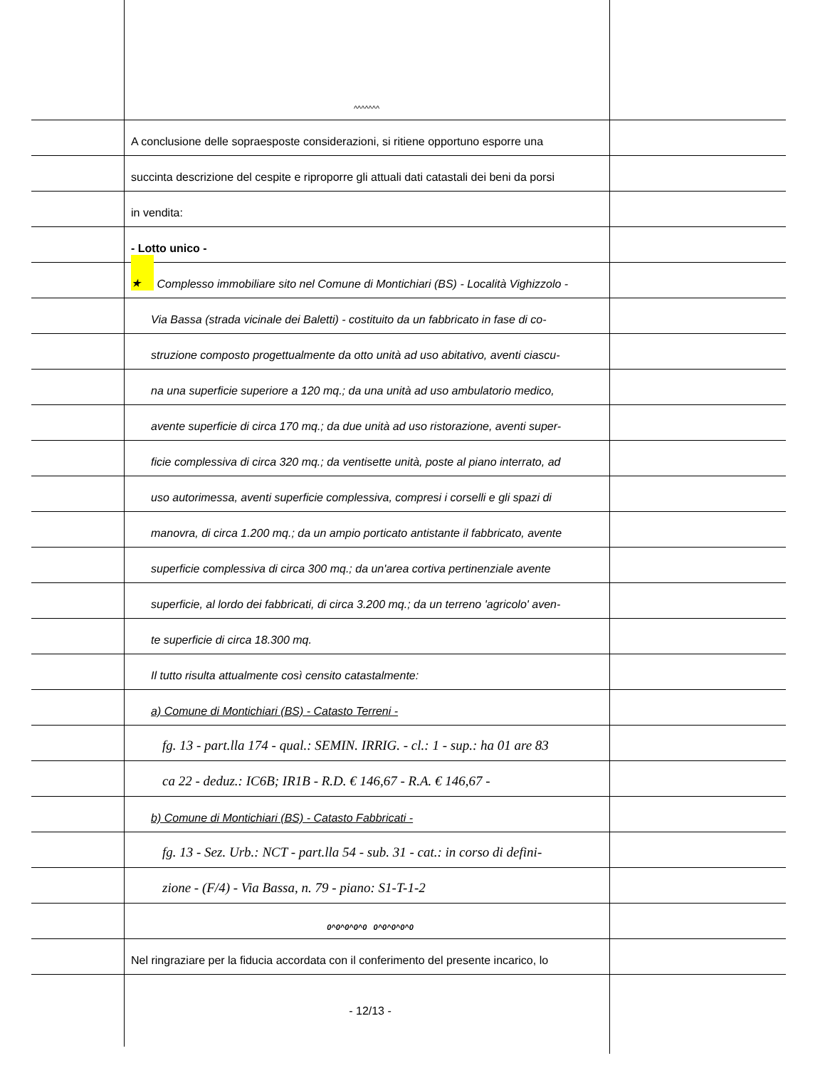^^^^^^^
A conclusione delle sopraesposte considerazioni, si ritiene opportuno esporre una
succinta descrizione del cespite e riproporre gli attuali dati catastali dei beni da porsi
in vendita:
- Lotto unico -
★ Complesso immobiliare sito nel Comune di Montichiari (BS) - Località Vighizzolo -
Via Bassa (strada vicinale dei Baletti) - costituito da un fabbricato in fase di co-
struzione composto progettualmente da otto unità ad uso abitativo, aventi ciascu-
na una superficie superiore a 120 mq.; da una unità ad uso ambulatorio medico,
avente superficie di circa 170 mq.; da due unità ad uso ristorazione, aventi super-
ficie complessiva di circa 320 mq.; da ventisette unità, poste al piano interrato, ad
uso autorimessa, aventi superficie complessiva, compresi i corselli e gli spazi di
manovra, di circa 1.200 mq.; da un ampio porticato antistante il fabbricato, avente
superficie complessiva di circa 300 mq.; da un'area cortiva pertinenziale avente
superficie, al lordo dei fabbricati, di circa 3.200 mq.; da un terreno 'agricolo' aven-
te superficie di circa 18.300 mq.
Il tutto risulta attualmente così censito catastalmente:
a) Comune di Montichiari (BS) - Catasto Terreni -
fg. 13 - part.lla 174 - qual.: SEMIN. IRRIG. - cl.: 1 - sup.: ha 01 are 83
ca 22 - deduz.: IC6B; IR1B - R.D. € 146,67 - R.A. € 146,67 -
b) Comune di Montichiari (BS) - Catasto Fabbricati -
fg. 13 - Sez. Urb.: NCT - part.lla 54 - sub. 31 - cat.: in corso di defini-
zione - (F/4) - Via Bassa, n. 79 - piano: S1-T-1-2
0^0^0^0^0 0^0^0^0^0
Nel ringraziare per la fiducia accordata con il conferimento del presente incarico, lo
- 12/13 -